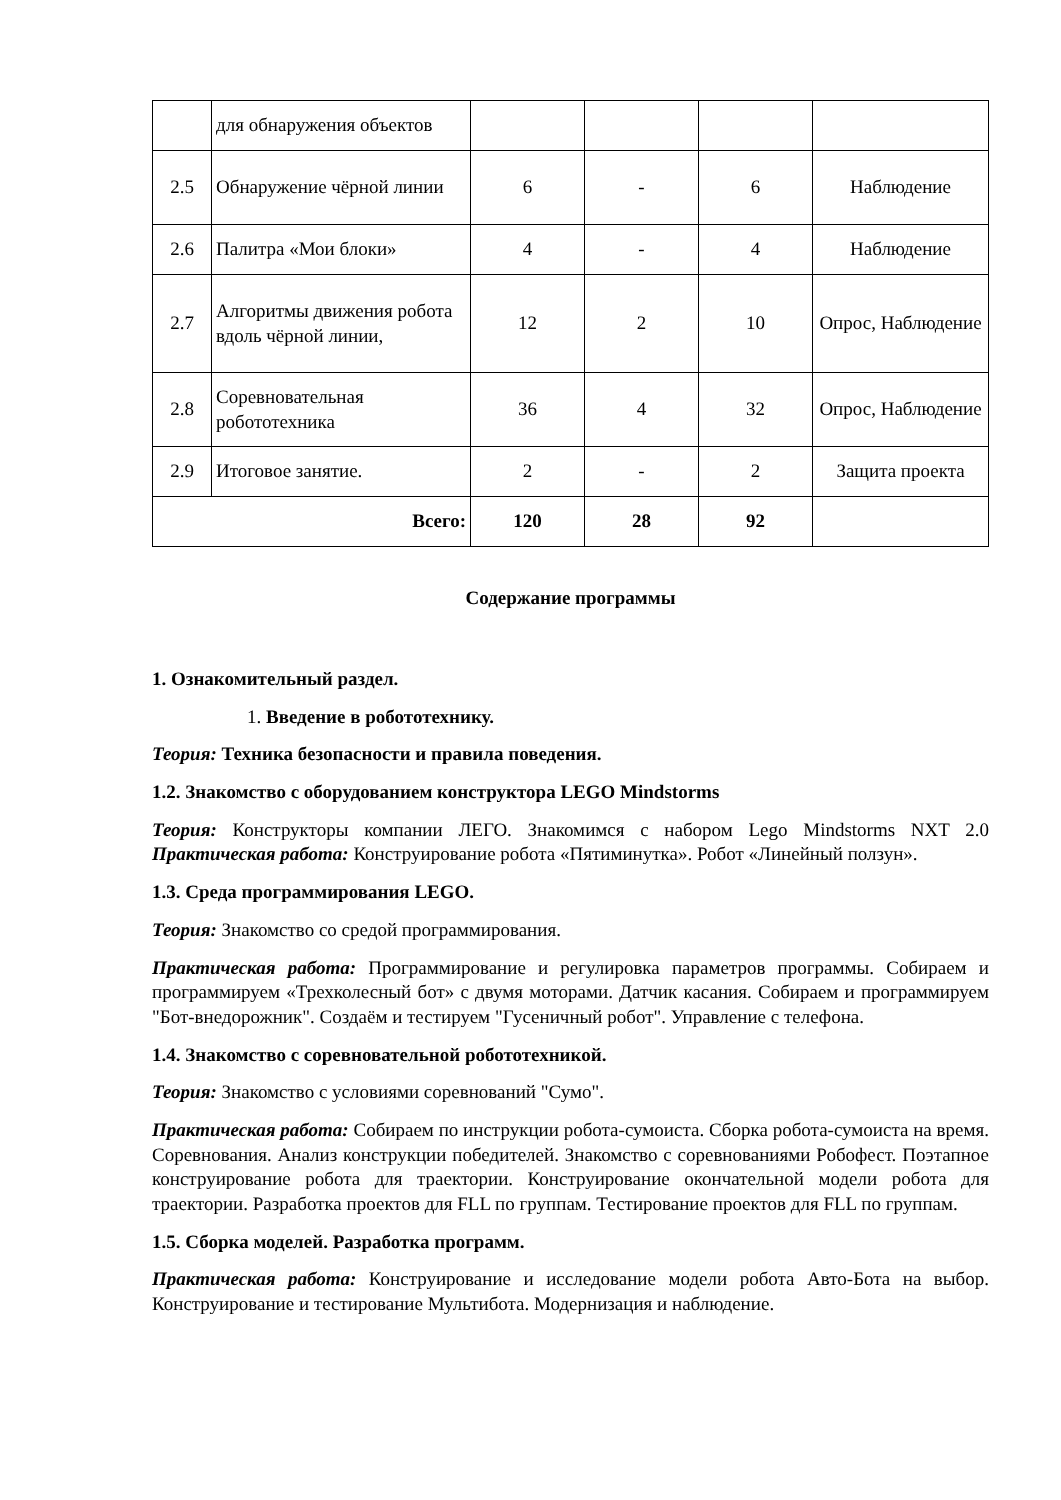| | для обнаружения объектов | | | | |
| 2.5 | Обнаружение чёрной линии | 6 | - | 6 | Наблюдение |
| 2.6 | Палитра «Мои блоки» | 4 | - | 4 | Наблюдение |
| 2.7 | Алгоритмы движения робота вдоль чёрной линии, | 12 | 2 | 10 | Опрос, Наблюдение |
| 2.8 | Соревновательная робототехника | 36 | 4 | 32 | Опрос, Наблюдение |
| 2.9 | Итоговое занятие. | 2 | - | 2 | Защита проекта |
| Всего: | | 120 | 28 | 92 | |
Содержание программы
1. Ознакомительный раздел.
1. Введение в робототехнику.
Теория: Техника безопасности и правила поведения.
1.2. Знакомство с оборудованием конструктора LEGO Mindstorms
Теория: Конструкторы компании ЛЕГО. Знакомимся с набором Lego Mindstorms NXT 2.0 Практическая работа: Конструирование робота «Пятиминутка». Робот «Линейный ползун».
1.3. Среда программирования LEGO.
Теория: Знакомство со средой программирования.
Практическая работа: Программирование и регулировка параметров программы. Собираем и программируем «Трехколесный бот» с двумя моторами. Датчик касания. Собираем и программируем "Бот-внедорожник". Создаём и тестируем "Гусеничный робот". Управление с телефона.
1.4. Знакомство с соревновательной робототехникой.
Теория: Знакомство с условиями соревнований "Сумо".
Практическая работа: Собираем по инструкции робота-сумоиста. Сборка робота-сумоиста на время. Соревнования. Анализ конструкции победителей. Знакомство с соревнованиями Робофест. Поэтапное конструирование робота для траектории. Конструирование окончательной модели робота для траектории. Разработка проектов для FLL по группам. Тестирование проектов для FLL по группам.
1.5. Сборка моделей. Разработка программ.
Практическая работа: Конструирование и исследование модели робота Авто-Бота на выбор. Конструирование и тестирование Мультибота. Модернизация и наблюдение.